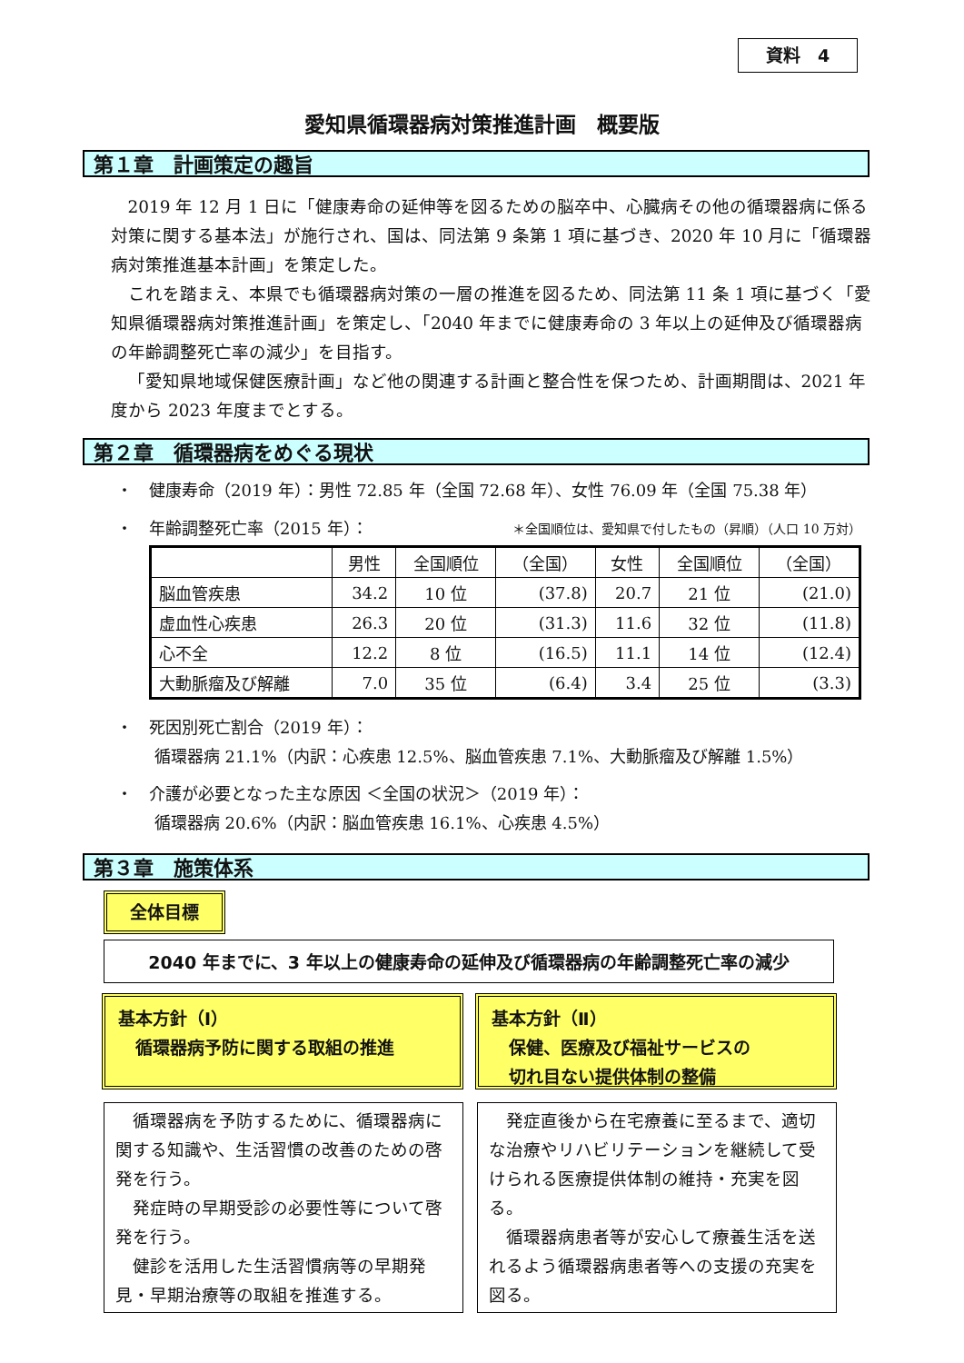資料　4
愛知県循環器病対策推進計画　概要版
第１章　計画策定の趣旨
2019 年 12 月 1 日に「健康寿命の延伸等を図るための脳卒中、心臓病その他の循環器病に係る対策に関する基本法」が施行され、国は、同法第 9 条第 1 項に基づき、2020 年 10 月に「循環器病対策推進基本計画」を策定した。
これを踏まえ、本県でも循環器病対策の一層の推進を図るため、同法第 11 条 1 項に基づく「愛知県循環器病対策推進計画」を策定し、「2040 年までに健康寿命の 3 年以上の延伸及び循環器病の年齢調整死亡率の減少」を目指す。
「愛知県地域保健医療計画」など他の関連する計画と整合性を保つため、計画期間は、2021 年度から 2023 年度までとする。
第２章　循環器病をめぐる現状
・　健康寿命（2019 年）：男性 72.85 年（全国 72.68 年）、女性 76.09 年（全国 75.38 年）
・　年齢調整死亡率（2015 年）： ＊全国順位は、愛知県で付したもの（昇順）（人口 10 万対）
| | 男性 | 全国順位 | （全国） | 女性 | 全国順位 | （全国） |
| --- | --- | --- | --- | --- | --- | --- |
| 脳血管疾患 | 34.2 | 10 位 | (37.8) | 20.7 | 21 位 | (21.0) |
| 虚血性心疾患 | 26.3 | 20 位 | (31.3) | 11.6 | 32 位 | (11.8) |
| 心不全 | 12.2 | 8 位 | (16.5) | 11.1 | 14 位 | (12.4) |
| 大動脈瘤及び解離 | 7.0 | 35 位 | (6.4) | 3.4 | 25 位 | (3.3) |
・　死因別死亡割合（2019 年）：
　　 循環器病 21.1%（内訳：心疾患 12.5%、脳血管疾患 7.1%、大動脈瘤及び解離 1.5%）
・　介護が必要となった主な原因 ＜全国の状況＞（2019 年）：
　　 循環器病 20.6%（内訳：脳血管疾患 16.1%、心疾患 4.5%）
第３章　施策体系
全体目標
2040 年までに、3 年以上の健康寿命の延伸及び循環器病の年齢調整死亡率の減少
基本方針（Ⅰ）
　循環器病予防に関する取組の推進
基本方針（Ⅱ）
　保健、医療及び福祉サービスの
　切れ目ない提供体制の整備
循環器病を予防するために、循環器病に関する知識や、生活習慣の改善のための啓発を行う。
発症時の早期受診の必要性等について啓発を行う。
健診を活用した生活習慣病等の早期発見・早期治療等の取組を推進する。
発症直後から在宅療養に至るまで、適切な治療やリハビリテーションを継続して受けられる医療提供体制の維持・充実を図る。
循環器病患者等が安心して療養生活を送れるよう循環器病患者等への支援の充実を図る。